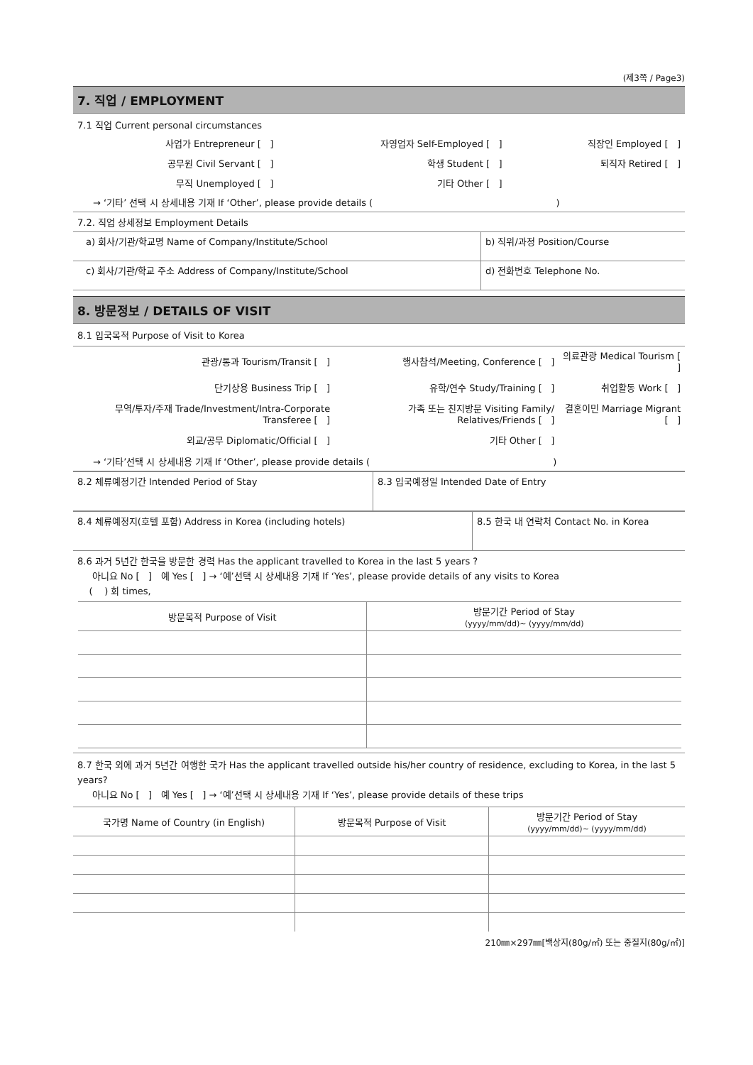(제3쪽 / Page3)
7. 직업 / EMPLOYMENT
7.1 직업 Current personal circumstances
| 사업가 Entrepreneur [ ] | 자영업자 Self-Employed [ ] | 직장인 Employed [ ] |
| 공무원 Civil Servant [ ] | 학생 Student [ ] | 퇴직자 Retired [ ] |
| 무직 Unemployed [ ] | 기타 Other [ ] | |
→ ‘기타’ 선택 시 상세내용 기재 If ‘Other’, please provide details ( )
7.2. 직업 상세정보 Employment Details
| a) 회사/기관/학교명 Name of Company/Institute/School | b) 직위/과정 Position/Course |
| c) 회사/기관/학교 주소 Address of Company/Institute/School | d) 전화번호 Telephone No. |
8. 방문정보 / DETAILS OF VISIT
8.1 입국목적 Purpose of Visit to Korea
| 관광/통과 Tourism/Transit [ ] | 행사참석/Meeting, Conference [ ] | 의료관광 Medical Tourism [ ] |
| 단기상용 Business Trip [ ] | 유학/연수 Study/Training [ ] | 취업활동 Work [ ] |
| 무역/투자/주재 Trade/Investment/Intra-Corporate Transferee [ ] | 가족 또는 친지방문 Visiting Family/ Relatives/Friends [ ] | 결혼이민 Marriage Migrant [ ] |
| 외교/공무 Diplomatic/Official [ ] | 기타 Other [ ] | |
→ ‘기타’선택 시 상세내용 기재 If ‘Other’, please provide details ( )
| 8.2 체류예정기간 Intended Period of Stay | 8.3 입국예정일 Intended Date of Entry |
| 8.4 체류예정지(호텔 포함) Address in Korea (including hotels) | 8.5 한국 내 연락처 Contact No. in Korea |
8.6 과거 5년간 한국을 방문한 경력 Has the applicant travelled to Korea in the last 5 years ?
아니요 No [ ] 예 Yes [ ] → ‘예’선택 시 상세내용 기재 If ‘Yes’, please provide details of any visits to Korea
( ) 회 times,
| 방문목적 Purpose of Visit | 방문기간 Period of Stay (yyyy/mm/dd)~ (yyyy/mm/dd) |
| --- | --- |
8.7 한국 외에 과거 5년간 여행한 국가 Has the applicant travelled outside his/her country of residence, excluding to Korea, in the last 5 years?
아니요 No [ ] 예 Yes [ ] → ‘예’선택 시 상세내용 기재 If ‘Yes’, please provide details of these trips
| 국가명 Name of Country (in English) | 방문목적 Purpose of Visit | 방문기간 Period of Stay (yyyy/mm/dd)~ (yyyy/mm/dd) |
| --- | --- | --- |
210㎜×297㎜[백상지(80g/㎡) 또는 중질지(80g/㎡)]